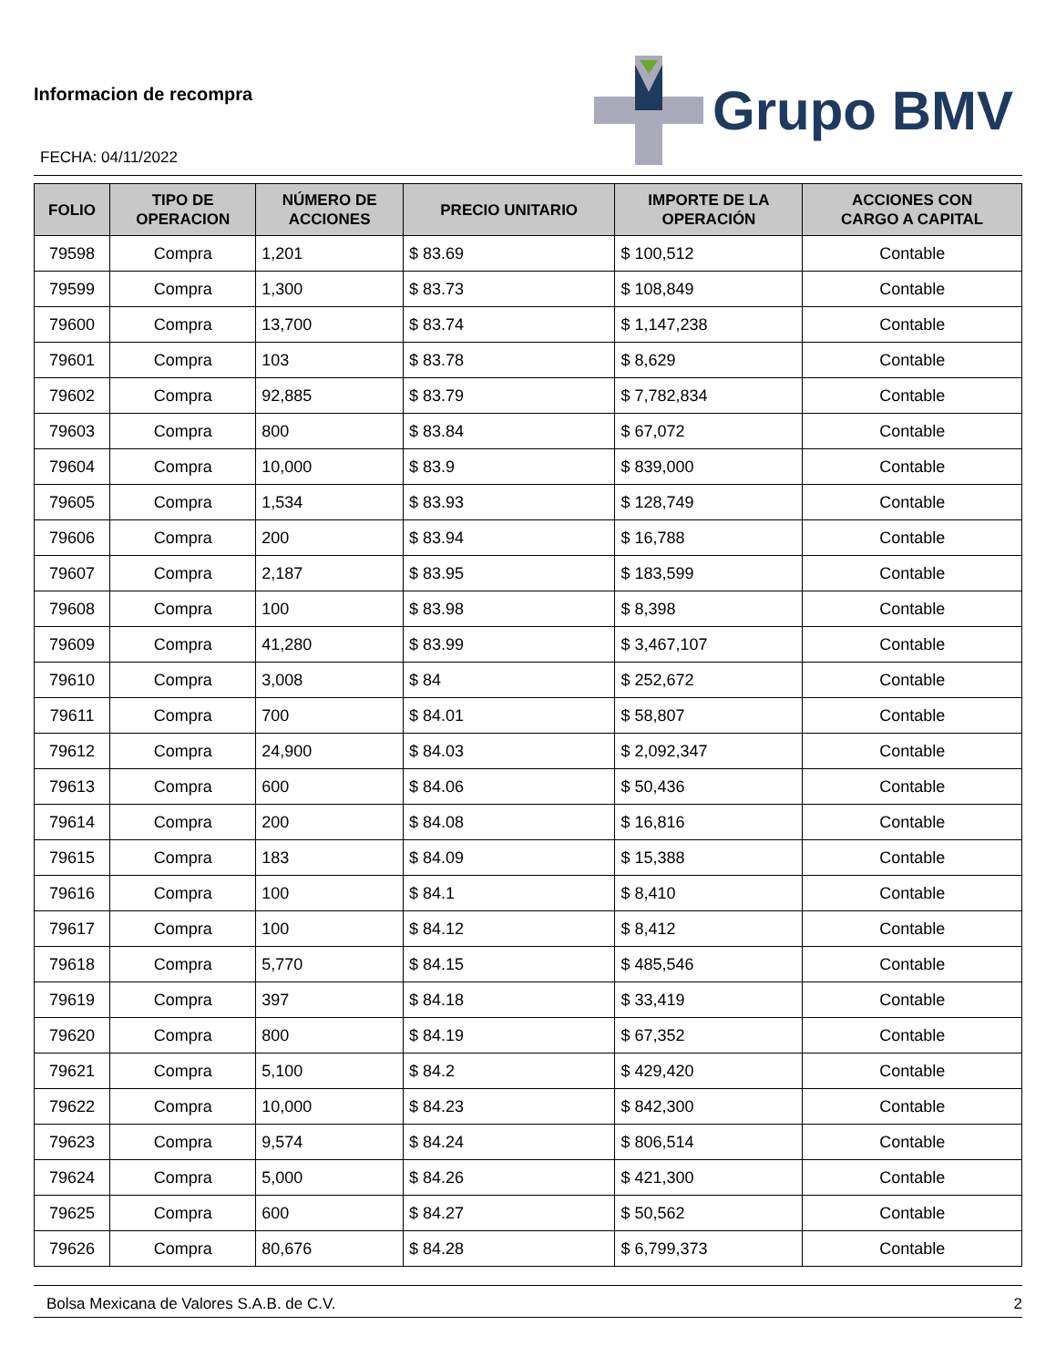Informacion de recompra
FECHA: 04/11/2022
Grupo BMV
| FOLIO | TIPO DE OPERACION | NÚMERO DE ACCIONES | PRECIO UNITARIO | IMPORTE DE LA OPERACIÓN | ACCIONES CON CARGO A CAPITAL |
| --- | --- | --- | --- | --- | --- |
| 79598 | Compra | 1,201 | $ 83.69 | $ 100,512 | Contable |
| 79599 | Compra | 1,300 | $ 83.73 | $ 108,849 | Contable |
| 79600 | Compra | 13,700 | $ 83.74 | $ 1,147,238 | Contable |
| 79601 | Compra | 103 | $ 83.78 | $ 8,629 | Contable |
| 79602 | Compra | 92,885 | $ 83.79 | $ 7,782,834 | Contable |
| 79603 | Compra | 800 | $ 83.84 | $ 67,072 | Contable |
| 79604 | Compra | 10,000 | $ 83.9 | $ 839,000 | Contable |
| 79605 | Compra | 1,534 | $ 83.93 | $ 128,749 | Contable |
| 79606 | Compra | 200 | $ 83.94 | $ 16,788 | Contable |
| 79607 | Compra | 2,187 | $ 83.95 | $ 183,599 | Contable |
| 79608 | Compra | 100 | $ 83.98 | $ 8,398 | Contable |
| 79609 | Compra | 41,280 | $ 83.99 | $ 3,467,107 | Contable |
| 79610 | Compra | 3,008 | $ 84 | $ 252,672 | Contable |
| 79611 | Compra | 700 | $ 84.01 | $ 58,807 | Contable |
| 79612 | Compra | 24,900 | $ 84.03 | $ 2,092,347 | Contable |
| 79613 | Compra | 600 | $ 84.06 | $ 50,436 | Contable |
| 79614 | Compra | 200 | $ 84.08 | $ 16,816 | Contable |
| 79615 | Compra | 183 | $ 84.09 | $ 15,388 | Contable |
| 79616 | Compra | 100 | $ 84.1 | $ 8,410 | Contable |
| 79617 | Compra | 100 | $ 84.12 | $ 8,412 | Contable |
| 79618 | Compra | 5,770 | $ 84.15 | $ 485,546 | Contable |
| 79619 | Compra | 397 | $ 84.18 | $ 33,419 | Contable |
| 79620 | Compra | 800 | $ 84.19 | $ 67,352 | Contable |
| 79621 | Compra | 5,100 | $ 84.2 | $ 429,420 | Contable |
| 79622 | Compra | 10,000 | $ 84.23 | $ 842,300 | Contable |
| 79623 | Compra | 9,574 | $ 84.24 | $ 806,514 | Contable |
| 79624 | Compra | 5,000 | $ 84.26 | $ 421,300 | Contable |
| 79625 | Compra | 600 | $ 84.27 | $ 50,562 | Contable |
| 79626 | Compra | 80,676 | $ 84.28 | $ 6,799,373 | Contable |
Bolsa Mexicana de Valores S.A.B. de C.V. 2